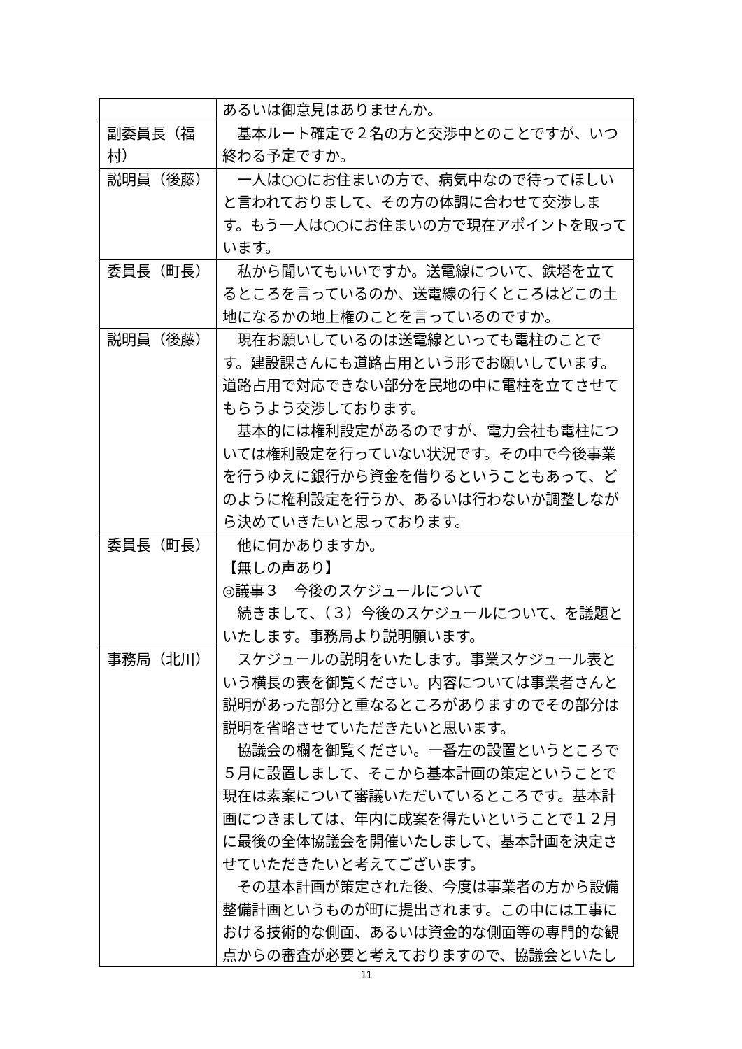| | あるいは御意見はありませんか。 |
| 副委員長（福村） | 基本ルート確定で２名の方と交渉中とのことですが、いつ終わる予定ですか。 |
| 説明員（後藤） | 一人は○○にお住まいの方で、病気中なので待ってほしいと言われておりまして、その方の体調に合わせて交渉します。もう一人は○○にお住まいの方で現在アポイントを取っています。 |
| 委員長（町長） | 私から聞いてもいいですか。送電線について、鉄塔を立てるところを言っているのか、送電線の行くところはどこの土地になるかの地上権のことを言っているのですか。 |
| 説明員（後藤） | 現在お願いしているのは送電線といっても電柱のことです。建設課さんにも道路占用という形でお願いしています。道路占用で対応できない部分を民地の中に電柱を立てさせてもらうよう交渉しております。 基本的には権利設定があるのですが、電力会社も電柱については権利設定を行っていない状況です。その中で今後事業を行うゆえに銀行から資金を借りるということもあって、どのように権利設定を行うか、あるいは行わないか調整しながら決めていきたいと思っております。 |
| 委員長（町長） | 他に何かありますか。 【無しの声あり】 ◎議事３ 今後のスケジュールについて 続きまして、（３）今後のスケジュールについて、を議題といたします。事務局より説明願います。 |
| 事務局（北川） | スケジュールの説明をいたします。事業スケジュール表という横長の表を御覧ください。内容については事業者さんと説明があった部分と重なるところがありますのでその部分は説明を省略させていただきたいと思います。 協議会の欄を御覧ください。一番左の設置というところで５月に設置しまして、そこから基本計画の策定ということで現在は素案について審議いただいているところです。基本計画につきましては、年内に成案を得たいということで１２月に最後の全体協議会を開催いたしまして、基本計画を決定させていただきたいと考えてございます。 その基本計画が策定された後、今度は事業者の方から設備整備計画というものが町に提出されます。この中には工事における技術的な側面、あるいは資金的な側面等の専門的な観点からの審査が必要と考えておりますので、協議会といたし |
11